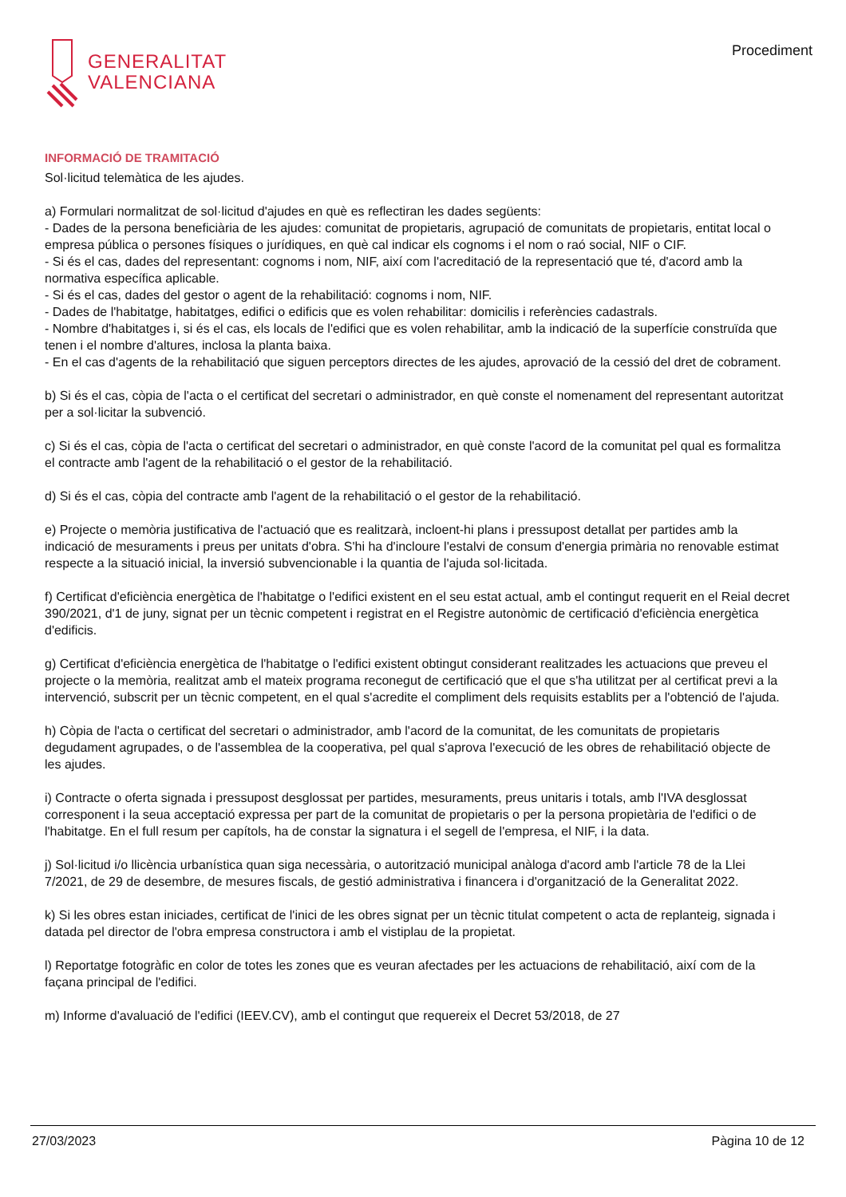GENERALITAT
VALENCIANA
Procediment
INFORMACIÓ DE TRAMITACIÓ
Sol·licitud telemàtica de les ajudes.
a) Formulari normalitzat de sol·licitud d'ajudes en què es reflectiran les dades següents:
- Dades de la persona beneficiària de les ajudes: comunitat de propietaris, agrupació de comunitats de propietaris, entitat local o empresa pública o persones físiques o jurídiques, en què cal indicar els cognoms i el nom o raó social, NIF o CIF.
- Si és el cas, dades del representant: cognoms i nom, NIF, així com l'acreditació de la representació que té, d'acord amb la normativa específica aplicable.
- Si és el cas, dades del gestor o agent de la rehabilitació: cognoms i nom, NIF.
- Dades de l'habitatge, habitatges, edifici o edificis que es volen rehabilitar: domicilis i referències cadastrals.
- Nombre d'habitatges i, si és el cas, els locals de l'edifici que es volen rehabilitar, amb la indicació de la superfície construïda que tenen i el nombre d'altures, inclosa la planta baixa.
- En el cas d'agents de la rehabilitació que siguen perceptors directes de les ajudes, aprovació de la cessió del dret de cobrament.
b) Si és el cas, còpia de l'acta o el certificat del secretari o administrador, en què conste el nomenament del representant autoritzat per a sol·licitar la subvenció.
c) Si és el cas, còpia de l'acta o certificat del secretari o administrador, en què conste l'acord de la comunitat pel qual es formalitza el contracte amb l'agent de la rehabilitació o el gestor de la rehabilitació.
d) Si és el cas, còpia del contracte amb l'agent de la rehabilitació o el gestor de la rehabilitació.
e) Projecte o memòria justificativa de l'actuació que es realitzarà, incloent-hi plans i pressupost detallat per partides amb la indicació de mesuraments i preus per unitats d'obra. S'hi ha d'incloure l'estalvi de consum d'energia primària no renovable estimat respecte a la situació inicial, la inversió subvencionable i la quantia de l'ajuda sol·licitada.
f) Certificat d'eficiència energètica de l'habitatge o l'edifici existent en el seu estat actual, amb el contingut requerit en el Reial decret 390/2021, d'1 de juny, signat per un tècnic competent i registrat en el Registre autonòmic de certificació d'eficiència energètica d'edificis.
g) Certificat d'eficiència energètica de l'habitatge o l'edifici existent obtingut considerant realitzades les actuacions que preveu el projecte o la memòria, realitzat amb el mateix programa reconegut de certificació que el que s'ha utilitzat per al certificat previ a la intervenció, subscrit per un tècnic competent, en el qual s'acredite el compliment dels requisits establits per a l'obtenció de l'ajuda.
h) Còpia de l'acta o certificat del secretari o administrador, amb l'acord de la comunitat, de les comunitats de propietaris degudament agrupades, o de l'assemblea de la cooperativa, pel qual s'aprova l'execució de les obres de rehabilitació objecte de les ajudes.
i) Contracte o oferta signada i pressupost desglossat per partides, mesuraments, preus unitaris i totals, amb l'IVA desglossat corresponent i la seua acceptació expressa per part de la comunitat de propietaris o per la persona propietària de l'edifici o de l'habitatge. En el full resum per capítols, ha de constar la signatura i el segell de l'empresa, el NIF, i la data.
j) Sol·licitud i/o llicència urbanística quan siga necessària, o autorització municipal anàloga d'acord amb l'article 78 de la Llei 7/2021, de 29 de desembre, de mesures fiscals, de gestió administrativa i financera i d'organització de la Generalitat 2022.
k) Si les obres estan iniciades, certificat de l'inici de les obres signat per un tècnic titulat competent o acta de replanteig, signada i datada pel director de l'obra empresa constructora i amb el vistiplau de la propietat.
l) Reportatge fotogràfic en color de totes les zones que es veuran afectades per les actuacions de rehabilitació, així com de la façana principal de l'edifici.
m) Informe d'avaluació de l'edifici (IEEV.CV), amb el contingut que requereix el Decret 53/2018, de 27
27/03/2023 Pàgina 10 de 12